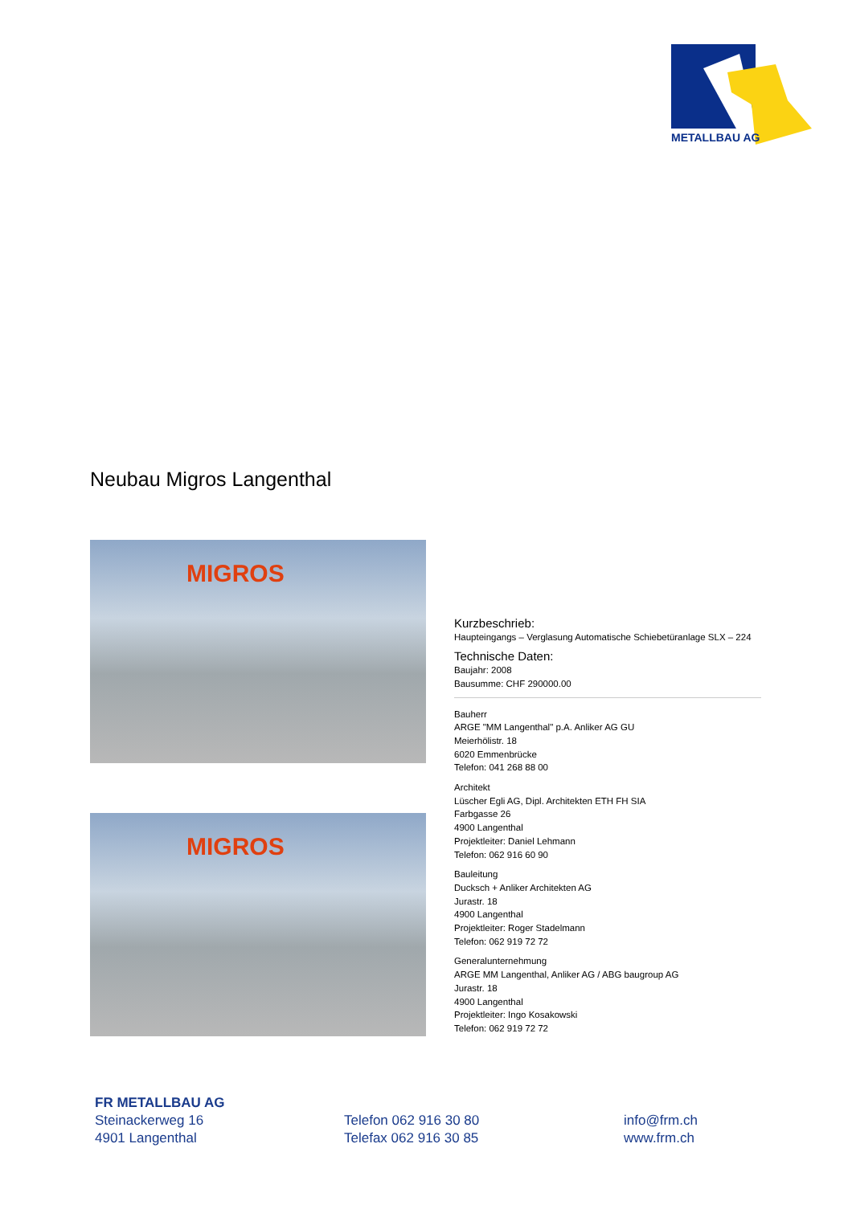METALLBAU AG
Neubau Migros Langenthal
MIGROS
MIGROS
Kurzbeschrieb:
Haupteingangs – Verglasung Automatische Schiebetüranlage SLX – 224
Technische Daten:
Baujahr: 2008
Bausumme: CHF 290000.00
Bauherr
ARGE "MM Langenthal" p.A. Anliker AG GU
Meierhölistr. 18
6020 Emmenbrücke
Telefon: 041 268 88 00
Architekt
Lüscher Egli AG, Dipl. Architekten ETH FH SIA
Farbgasse 26
4900 Langenthal
Projektleiter: Daniel Lehmann
Telefon: 062 916 60 90
Bauleitung
Ducksch + Anliker Architekten AG
Jurastr. 18
4900 Langenthal
Projektleiter: Roger Stadelmann
Telefon: 062 919 72 72
Generalunternehmung
ARGE MM Langenthal, Anliker AG / ABG baugroup AG
Jurastr. 18
4900 Langenthal
Projektleiter: Ingo Kosakowski
Telefon: 062 919 72 72
FR METALLBAU AG
Steinackerweg 16
4901 Langenthal
Telefon 062 916 30 80
Telefax 062 916 30 85
info@frm.ch
www.frm.ch